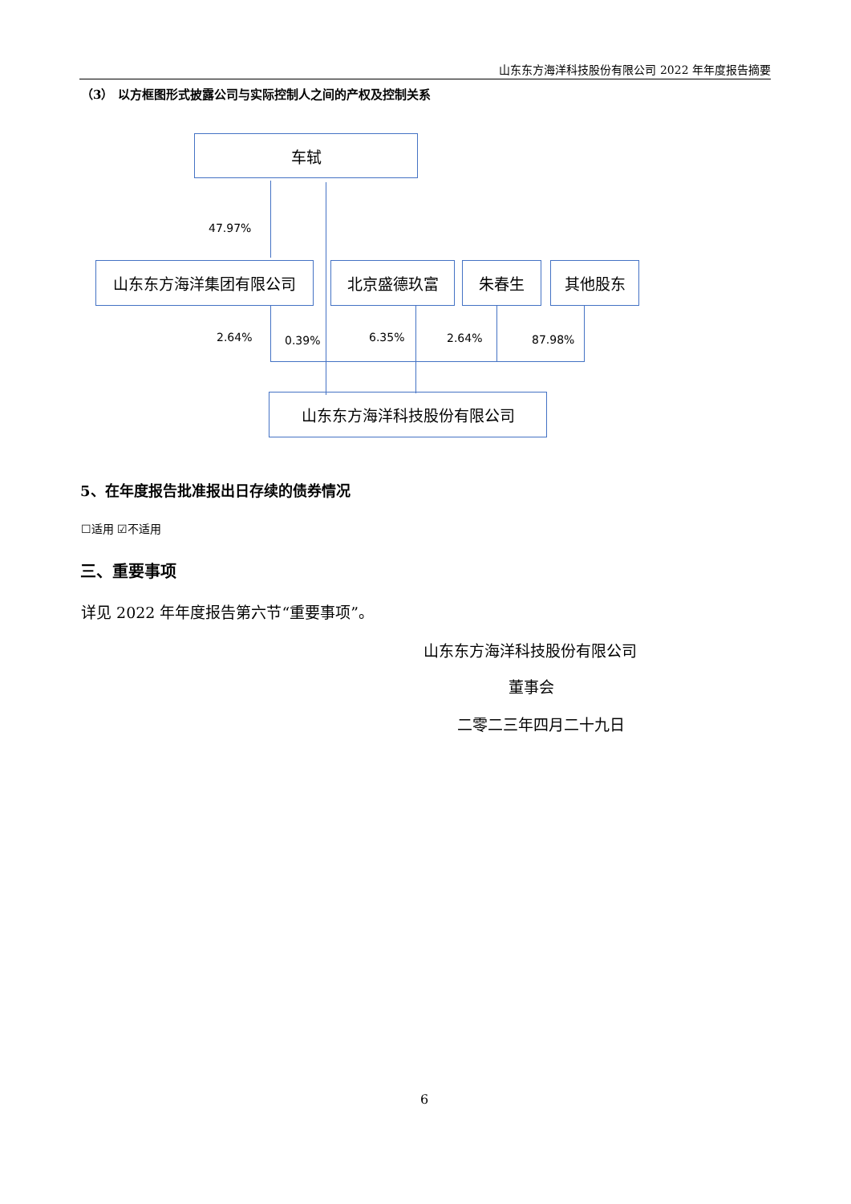山东东方海洋科技股份有限公司 2022 年年度报告摘要
（3） 以方框图形式披露公司与实际控制人之间的产权及控制关系
车轼
47.97%
山东东方海洋集团有限公司 北京盛德玖富 朱春生 其他股东
2.64% 0.39% 6.35% 2.64% 87.98%
山东东方海洋科技股份有限公司
5、在年度报告批准报出日存续的债券情况
☐适用 ☑不适用
三、重要事项
详见 2022 年年度报告第六节“重要事项”。
山东东方海洋科技股份有限公司
董事会
二零二三年四月二十九日
6